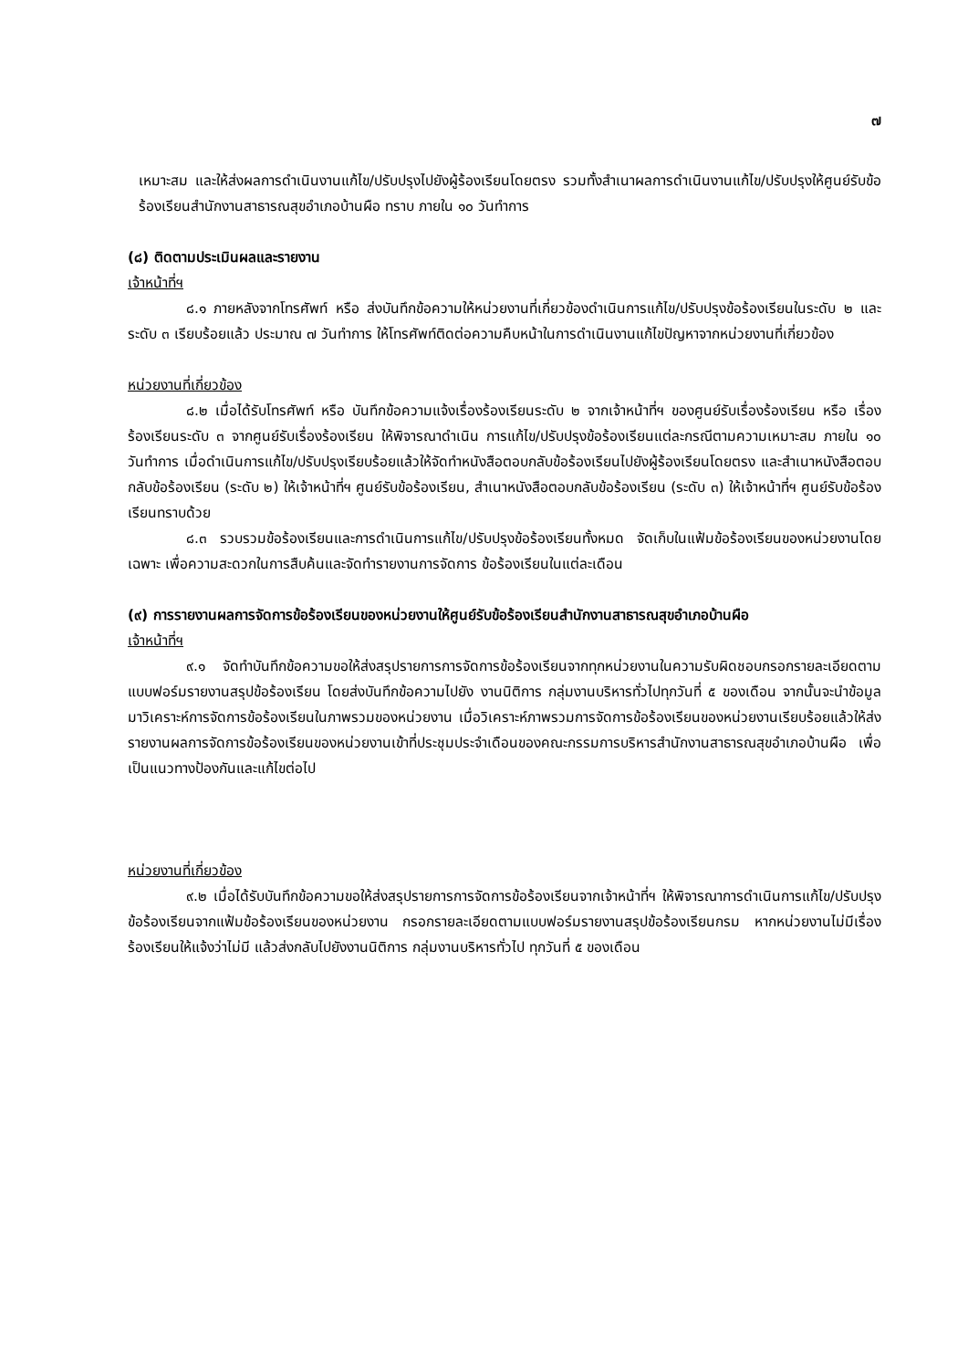๗
เหมาะสม และให้ส่งผลการดำเนินงานแก้ไข/ปรับปรุงไปยังผู้ร้องเรียนโดยตรง รวมทั้งสำเนาผลการดำเนินงานแก้ไข/ปรับปรุงให้ศูนย์รับข้อร้องเรียนสำนักงานสาธารณสุขอำเภอบ้านผือ ทราบ ภายใน ๑๐ วันทำการ
(๘) ติดตามประเมินผลและรายงาน
เจ้าหน้าที่ฯ
๘.๑ ภายหลังจากโทรศัพท์ หรือ ส่งบันทึกข้อความให้หน่วยงานที่เกี่ยวข้องดำเนินการแก้ไข/ปรับปรุงข้อร้องเรียนในระดับ ๒ และ ระดับ ๓ เรียบร้อยแล้ว ประมาณ ๗ วันทำการ ให้โทรศัพท์ติดต่อความคืบหน้าในการดำเนินงานแก้ไขปัญหาจากหน่วยงานที่เกี่ยวข้อง
หน่วยงานที่เกี่ยวข้อง
๘.๒ เมื่อได้รับโทรศัพท์ หรือ บันทึกข้อความแจ้งเรื่องร้องเรียนระดับ ๒ จากเจ้าหน้าที่ฯ ของศูนย์รับเรื่องร้องเรียน หรือ เรื่องร้องเรียนระดับ ๓ จากศูนย์รับเรื่องร้องเรียน ให้พิจารณาดำเนิน การแก้ไข/ปรับปรุงข้อร้องเรียนแต่ละกรณีตามความเหมาะสม ภายใน ๑๐ วันทำการ เมื่อดำเนินการแก้ไข/ปรับปรุงเรียบร้อยแล้วให้จัดทำหนังสือตอบกลับข้อร้องเรียนไปยังผู้ร้องเรียนโดยตรง และสำเนาหนังสือตอบกลับข้อร้องเรียน (ระดับ ๒) ให้เจ้าหน้าที่ฯ ศูนย์รับข้อร้องเรียน, สำเนาหนังสือตอบกลับข้อร้องเรียน (ระดับ ๓) ให้เจ้าหน้าที่ฯ ศูนย์รับข้อร้องเรียนทราบด้วย
๘.๓ รวบรวมข้อร้องเรียนและการดำเนินการแก้ไข/ปรับปรุงข้อร้องเรียนทั้งหมด จัดเก็บในแฟ้มข้อร้องเรียนของหน่วยงานโดยเฉพาะ เพื่อความสะดวกในการสืบค้นและจัดทำรายงานการจัดการ ข้อร้องเรียนในแต่ละเดือน
(๙) การรายงานผลการจัดการข้อร้องเรียนของหน่วยงานให้ศูนย์รับข้อร้องเรียนสำนักงานสาธารณสุขอำเภอบ้านผือ
เจ้าหน้าที่ฯ
๙.๑ จัดทำบันทึกข้อความขอให้ส่งสรุปรายการการจัดการข้อร้องเรียนจากทุกหน่วยงานในความรับผิดชอบกรอกรายละเอียดตามแบบฟอร์มรายงานสรุปข้อร้องเรียน โดยส่งบันทึกข้อความไปยัง งานนิติการ กลุ่มงานบริหารทั่วไปทุกวันที่ ๕ ของเดือน จากนั้นจะนำข้อมูลมาวิเคราะห์การจัดการข้อร้องเรียนในภาพรวมของหน่วยงาน เมื่อวิเคราะห์ภาพรวมการจัดการข้อร้องเรียนของหน่วยงานเรียบร้อยแล้วให้ส่งรายงานผลการจัดการข้อร้องเรียนของหน่วยงานเข้าที่ประชุมประจำเดือนของคณะกรรมการบริหารสำนักงานสาธารณสุขอำเภอบ้านผือ เพื่อเป็นแนวทางป้องกันและแก้ไขต่อไป
หน่วยงานที่เกี่ยวข้อง
๙.๒ เมื่อได้รับบันทึกข้อความขอให้ส่งสรุปรายการการจัดการข้อร้องเรียนจากเจ้าหน้าที่ฯ ให้พิจารณาการดำเนินการแก้ไข/ปรับปรุงข้อร้องเรียนจากแฟ้มข้อร้องเรียนของหน่วยงาน กรอกรายละเอียดตามแบบฟอร์มรายงานสรุปข้อร้องเรียนกรม หากหน่วยงานไม่มีเรื่องร้องเรียนให้แจ้งว่าไม่มี แล้วส่งกลับไปยังงานนิติการ กลุ่มงานบริหารทั่วไป ทุกวันที่ ๕ ของเดือน